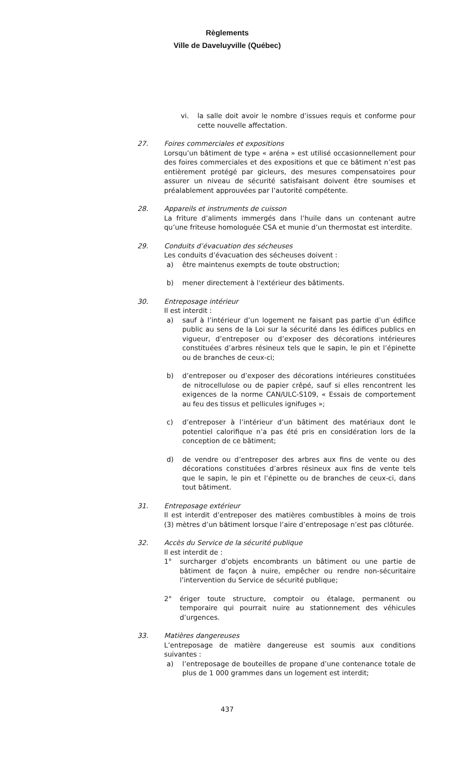Règlements
Ville de Daveluyville (Québec)
vi. la salle doit avoir le nombre d’issues requis et conforme pour cette nouvelle affectation.
27. Foires commerciales et expositions
Lorsqu’un bâtiment de type « aréna » est utilisé occasionnellement pour des foires commerciales et des expositions et que ce bâtiment n’est pas entièrement protégé par gicleurs, des mesures compensatoires pour assurer un niveau de sécurité satisfaisant doivent être soumises et préalablement approuvées par l’autorité compétente.
28. Appareils et instruments de cuisson
La friture d’aliments immergés dans l’huile dans un contenant autre qu’une friteuse homologuée CSA et munie d’un thermostat est interdite.
29. Conduits d’évacuation des sécheuses
Les conduits d’évacuation des sécheuses doivent :
a) être maintenus exempts de toute obstruction;
b) mener directement à l'extérieur des bâtiments.
30. Entreposage intérieur
Il est interdit :
a) sauf à l’intérieur d’un logement ne faisant pas partie d’un édifice public au sens de la Loi sur la sécurité dans les édifices publics en vigueur, d’entreposer ou d’exposer des décorations intérieures constituées d’arbres résineux tels que le sapin, le pin et l’épinette ou de branches de ceux-ci;
b) d’entreposer ou d’exposer des décorations intérieures constituées de nitrocellulose ou de papier crêpé, sauf si elles rencontrent les exigences de la norme CAN/ULC-S109, « Essais de comportement au feu des tissus et pellicules ignifuges »;
c) d’entreposer à l’intérieur d’un bâtiment des matériaux dont le potentiel calorifique n’a pas été pris en considération lors de la conception de ce bâtiment;
d) de vendre ou d’entreposer des arbres aux fins de vente ou des décorations constituées d’arbres résineux aux fins de vente tels que le sapin, le pin et l’épinette ou de branches de ceux-ci, dans tout bâtiment.
31. Entreposage extérieur
Il est interdit d’entreposer des matières combustibles à moins de trois (3) mètres d’un bâtiment lorsque l’aire d’entreposage n’est pas clôturée.
32. Accès du Service de la sécurité publique
Il est interdit de :
1° surcharger d’objets encombrants un bâtiment ou une partie de bâtiment de façon à nuire, empêcher ou rendre non-sécuritaire l’intervention du Service de sécurité publique;
2° ériger toute structure, comptoir ou étalage, permanent ou temporaire qui pourrait nuire au stationnement des véhicules d’urgences.
33. Matières dangereuses
L’entreposage de matière dangereuse est soumis aux conditions suivantes :
a) l’entreposage de bouteilles de propane d’une contenance totale de plus de 1 000 grammes dans un logement est interdit;
437